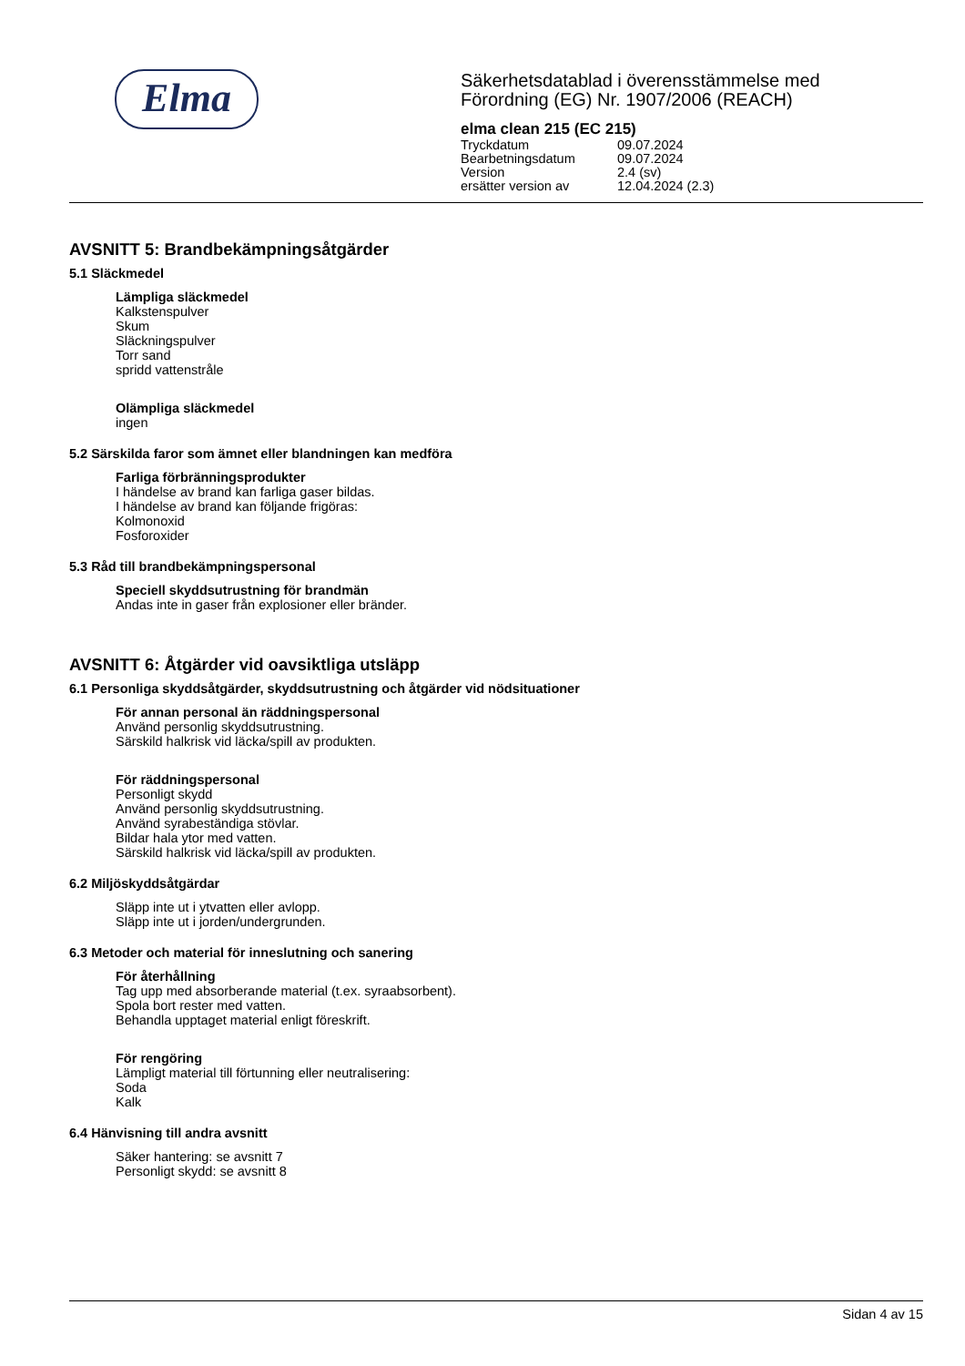Elma
Säkerhetsdatablad i överensstämmelse med
Förordning (EG) Nr. 1907/2006 (REACH)
elma clean 215 (EC 215)
Tryckdatum 09.07.2024
Bearbetningsdatum 09.07.2024
Version 2.4 (sv)
ersätter version av 12.04.2024 (2.3)
AVSNITT 5: Brandbekämpningsåtgärder
5.1 Släckmedel
Lämpliga släckmedel
Kalkstenspulver
Skum
Släckningspulver
Torr sand
spridd vattenstråle
Olämpliga släckmedel
ingen
5.2 Särskilda faror som ämnet eller blandningen kan medföra
Farliga förbränningsprodukter
I händelse av brand kan farliga gaser bildas.
I händelse av brand kan följande frigöras:
Kolmonoxid
Fosforoxider
5.3 Råd till brandbekämpningspersonal
Speciell skyddsutrustning för brandmän
Andas inte in gaser från explosioner eller bränder.
AVSNITT 6: Åtgärder vid oavsiktliga utsläpp
6.1 Personliga skyddsåtgärder, skyddsutrustning och åtgärder vid nödsituationer
För annan personal än räddningspersonal
Använd personlig skyddsutrustning.
Särskild halkrisk vid läcka/spill av produkten.
För räddningspersonal
Personligt skydd
Använd personlig skyddsutrustning.
Använd syrabeständiga stövlar.
Bildar hala ytor med vatten.
Särskild halkrisk vid läcka/spill av produkten.
6.2 Miljöskyddsåtgärdar
Släpp inte ut i ytvatten eller avlopp.
Släpp inte ut i jorden/undergrunden.
6.3 Metoder och material för inneslutning och sanering
För återhållning
Tag upp med absorberande material (t.ex. syraabsorbent).
Spola bort rester med vatten.
Behandla upptaget material enligt föreskrift.
För rengöring
Lämpligt material till förtunning eller neutralisering:
Soda
Kalk
6.4 Hänvisning till andra avsnitt
Säker hantering: se avsnitt 7
Personligt skydd: se avsnitt 8
Sidan 4 av 15